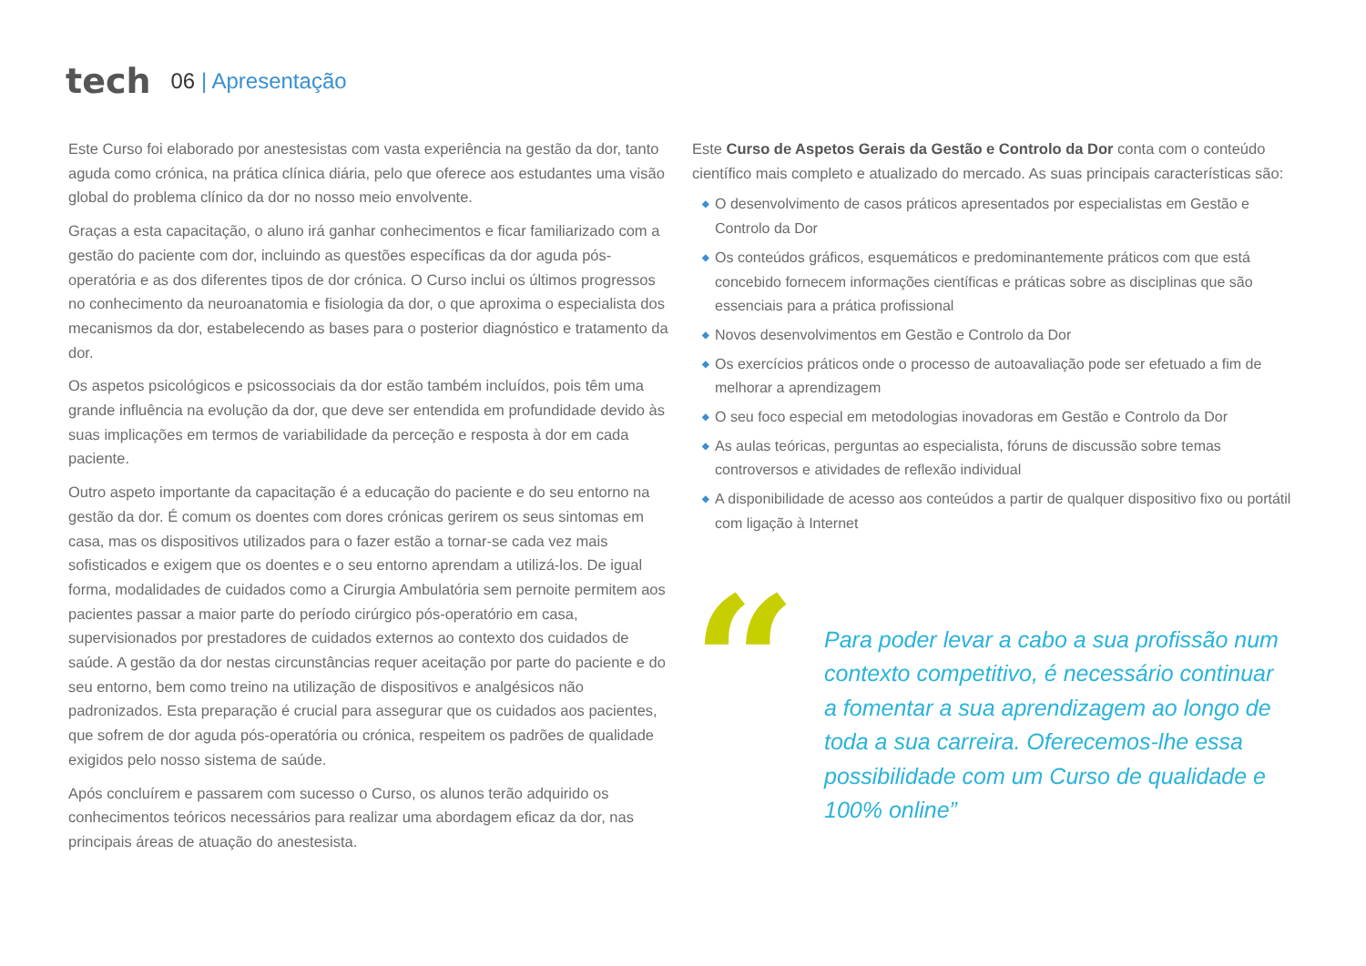tech
06 | Apresentação
Este Curso foi elaborado por anestesistas com vasta experiência na gestão da dor, tanto aguda como crónica, na prática clínica diária, pelo que oferece aos estudantes uma visão global do problema clínico da dor no nosso meio envolvente.
Graças a esta capacitação, o aluno irá ganhar conhecimentos e ficar familiarizado com a gestão do paciente com dor, incluindo as questões específicas da dor aguda pós-operatória e as dos diferentes tipos de dor crónica. O Curso inclui os últimos progressos no conhecimento da neuroanatomia e fisiologia da dor, o que aproxima o especialista dos mecanismos da dor, estabelecendo as bases para o posterior diagnóstico e tratamento da dor.
Os aspetos psicológicos e psicossociais da dor estão também incluídos, pois têm uma grande influência na evolução da dor, que deve ser entendida em profundidade devido às suas implicações em termos de variabilidade da perceção e resposta à dor em cada paciente.
Outro aspeto importante da capacitação é a educação do paciente e do seu entorno na gestão da dor. É comum os doentes com dores crónicas gerirem os seus sintomas em casa, mas os dispositivos utilizados para o fazer estão a tornar-se cada vez mais sofisticados e exigem que os doentes e o seu entorno aprendam a utilizá-los. De igual forma, modalidades de cuidados como a Cirurgia Ambulatória sem pernoite permitem aos pacientes passar a maior parte do período cirúrgico pós-operatório em casa, supervisionados por prestadores de cuidados externos ao contexto dos cuidados de saúde. A gestão da dor nestas circunstâncias requer aceitação por parte do paciente e do seu entorno, bem como treino na utilização de dispositivos e analgésicos não padronizados. Esta preparação é crucial para assegurar que os cuidados aos pacientes, que sofrem de dor aguda pós-operatória ou crónica, respeitem os padrões de qualidade exigidos pelo nosso sistema de saúde.
Após concluírem e passarem com sucesso o Curso, os alunos terão adquirido os conhecimentos teóricos necessários para realizar uma abordagem eficaz da dor, nas principais áreas de atuação do anestesista.
Este Curso de Aspetos Gerais da Gestão e Controlo da Dor conta com o conteúdo científico mais completo e atualizado do mercado. As suas principais características são:
◆ O desenvolvimento de casos práticos apresentados por especialistas em Gestão e Controlo da Dor
◆ Os conteúdos gráficos, esquemáticos e predominantemente práticos com que está concebido fornecem informações científicas e práticas sobre as disciplinas que são essenciais para a prática profissional
◆ Novos desenvolvimentos em Gestão e Controlo da Dor
◆ Os exercícios práticos onde o processo de autoavaliação pode ser efetuado a fim de melhorar a aprendizagem
◆ O seu foco especial em metodologias inovadoras em Gestão e Controlo da Dor
◆ As aulas teóricas, perguntas ao especialista, fóruns de discussão sobre temas controversos e atividades de reflexão individual
◆ A disponibilidade de acesso aos conteúdos a partir de qualquer dispositivo fixo ou portátil com ligação à Internet
“
Para poder levar a cabo a sua profissão num contexto competitivo, é necessário continuar a fomentar a sua aprendizagem ao longo de toda a sua carreira. Oferecemos-lhe essa possibilidade com um Curso de qualidade e 100% online”